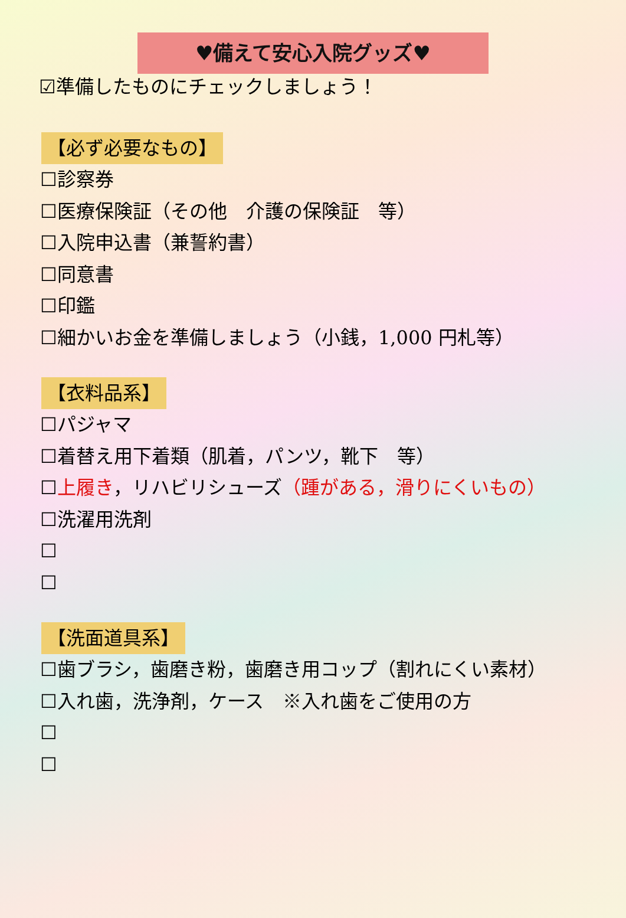♥備えて安心入院グッズ♥
☑準備したものにチェックしましょう！
【必ず必要なもの】
☐診察券
☐医療保険証（その他　介護の保険証　等）
☐入院申込書（兼誓約書）
☐同意書
☐印鑑
☐細かいお金を準備しましょう（小銭，1,000 円札等）
【衣料品系】
☐パジャマ
☐着替え用下着類（肌着，パンツ，靴下　等）
☐上履き，リハビリシューズ（踵がある，滑りにくいもの）
☐洗濯用洗剤
☐
☐
【洗面道具系】
☐歯ブラシ，歯磨き粉，歯磨き用コップ（割れにくい素材）
☐入れ歯，洗浄剤，ケース　※入れ歯をご使用の方
☐
☐